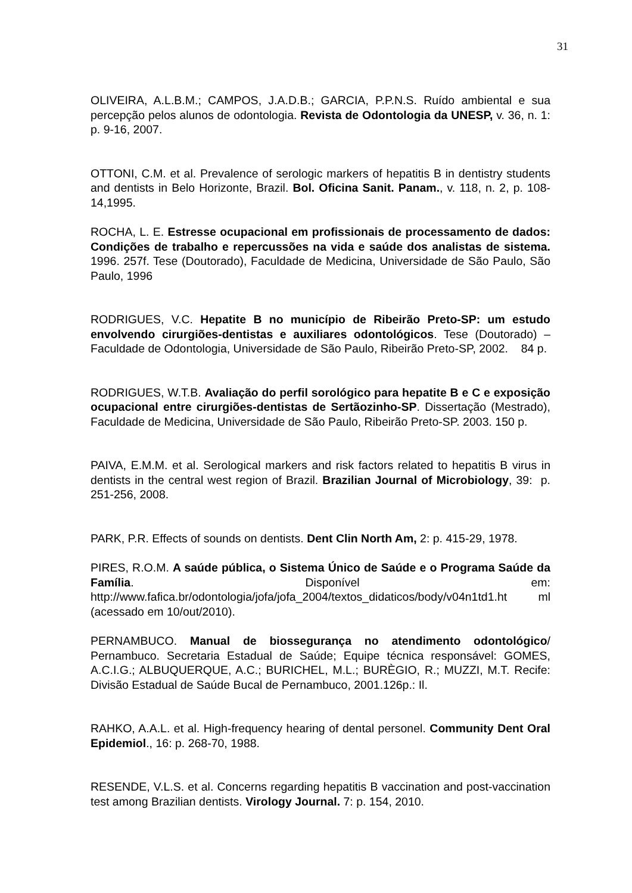31
OLIVEIRA, A.L.B.M.; CAMPOS, J.A.D.B.; GARCIA, P.P.N.S. Ruído ambiental e sua percepção pelos alunos de odontologia. Revista de Odontologia da UNESP, v. 36, n. 1: p. 9-16, 2007.
OTTONI, C.M. et al. Prevalence of serologic markers of hepatitis B in dentistry students and dentists in Belo Horizonte, Brazil. Bol. Oficina Sanit. Panam., v. 118, n. 2, p. 108-14,1995.
ROCHA, L. E. Estresse ocupacional em profissionais de processamento de dados: Condições de trabalho e repercussões na vida e saúde dos analistas de sistema. 1996. 257f. Tese (Doutorado), Faculdade de Medicina, Universidade de São Paulo, São Paulo, 1996
RODRIGUES, V.C. Hepatite B no município de Ribeirão Preto-SP: um estudo envolvendo cirurgiões-dentistas e auxiliares odontológicos. Tese (Doutorado) – Faculdade de Odontologia, Universidade de São Paulo, Ribeirão Preto-SP, 2002. 84 p.
RODRIGUES, W.T.B. Avaliação do perfil sorológico para hepatite B e C e exposição ocupacional entre cirurgiões-dentistas de Sertãozinho-SP. Dissertação (Mestrado), Faculdade de Medicina, Universidade de São Paulo, Ribeirão Preto-SP. 2003. 150 p.
PAIVA, E.M.M. et al. Serological markers and risk factors related to hepatitis B virus in dentists in the central west region of Brazil. Brazilian Journal of Microbiology, 39: p. 251-256, 2008.
PARK, P.R. Effects of sounds on dentists. Dent Clin North Am, 2: p. 415-29, 1978.
PIRES, R.O.M. A saúde pública, o Sistema Único de Saúde e o Programa Saúde da Família. Disponível em: http://www.fafica.br/odontologia/jofa/jofa_2004/textos_didaticos/body/v04n1td1.ht ml (acessado em 10/out/2010).
PERNAMBUCO. Manual de biossegurança no atendimento odontológico/ Pernambuco. Secretaria Estadual de Saúde; Equipe técnica responsável: GOMES, A.C.I.G.; ALBUQUERQUE, A.C.; BURICHEL, M.L.; BURÈGIO, R.; MUZZI, M.T. Recife: Divisão Estadual de Saúde Bucal de Pernambuco, 2001.126p.: Il.
RAHKO, A.A.L. et al. High-frequency hearing of dental personel. Community Dent Oral Epidemiol., 16: p. 268-70, 1988.
RESENDE, V.L.S. et al. Concerns regarding hepatitis B vaccination and post-vaccination test among Brazilian dentists. Virology Journal. 7: p. 154, 2010.